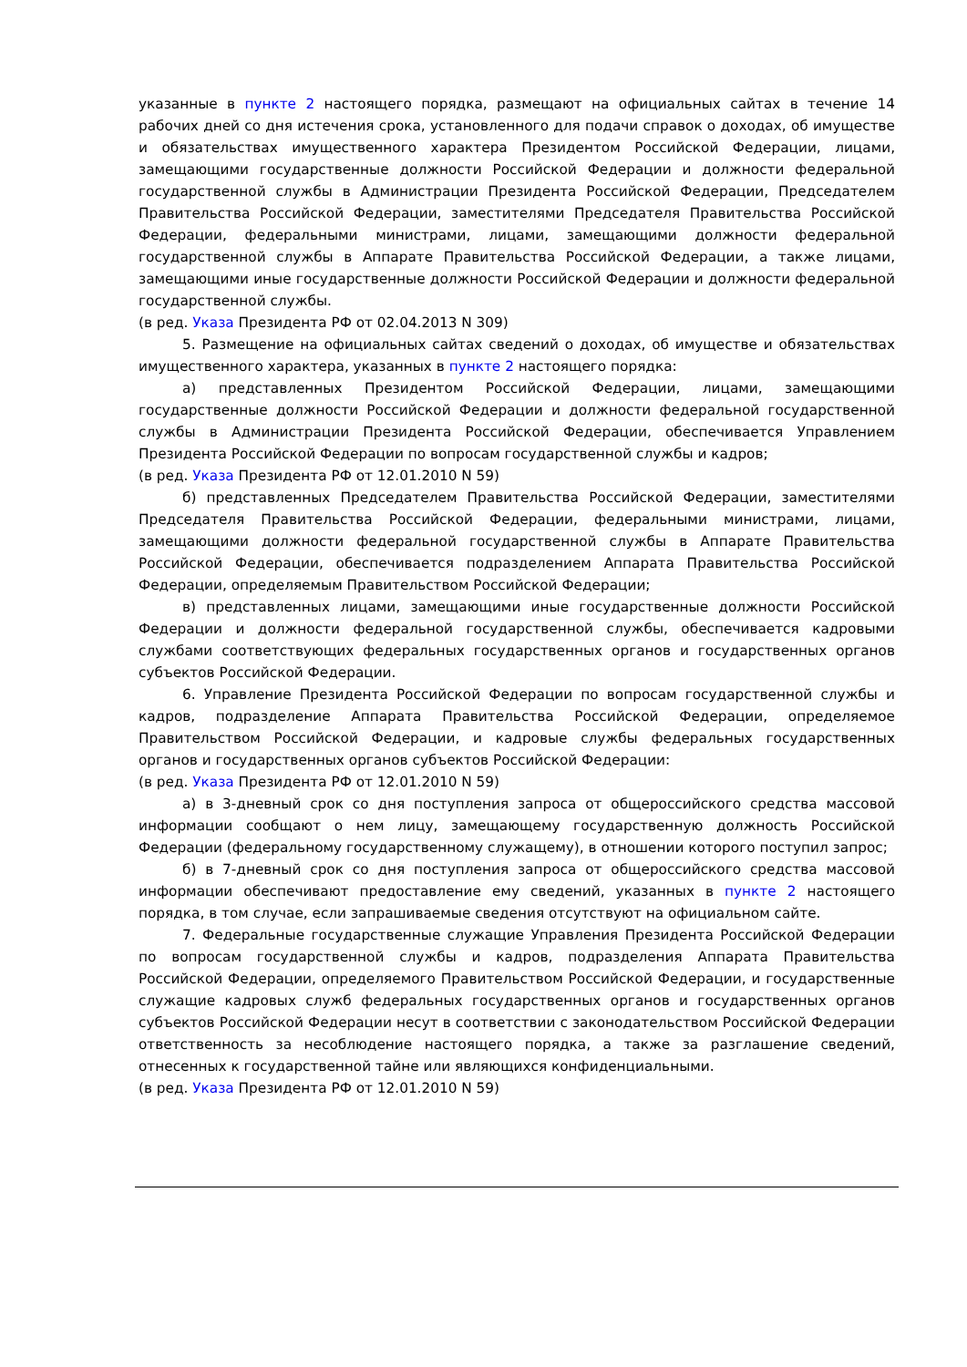указанные в пункте 2 настоящего порядка, размещают на официальных сайтах в течение 14 рабочих дней со дня истечения срока, установленного для подачи справок о доходах, об имуществе и обязательствах имущественного характера Президентом Российской Федерации, лицами, замещающими государственные должности Российской Федерации и должности федеральной государственной службы в Администрации Президента Российской Федерации, Председателем Правительства Российской Федерации, заместителями Председателя Правительства Российской Федерации, федеральными министрами, лицами, замещающими должности федеральной государственной службы в Аппарате Правительства Российской Федерации, а также лицами, замещающими иные государственные должности Российской Федерации и должности федеральной государственной службы.
(в ред. Указа Президента РФ от 02.04.2013 N 309)
5. Размещение на официальных сайтах сведений о доходах, об имуществе и обязательствах имущественного характера, указанных в пункте 2 настоящего порядка:
а) представленных Президентом Российской Федерации, лицами, замещающими государственные должности Российской Федерации и должности федеральной государственной службы в Администрации Президента Российской Федерации, обеспечивается Управлением Президента Российской Федерации по вопросам государственной службы и кадров;
(в ред. Указа Президента РФ от 12.01.2010 N 59)
б) представленных Председателем Правительства Российской Федерации, заместителями Председателя Правительства Российской Федерации, федеральными министрами, лицами, замещающими должности федеральной государственной службы в Аппарате Правительства Российской Федерации, обеспечивается подразделением Аппарата Правительства Российской Федерации, определяемым Правительством Российской Федерации;
в) представленных лицами, замещающими иные государственные должности Российской Федерации и должности федеральной государственной службы, обеспечивается кадровыми службами соответствующих федеральных государственных органов и государственных органов субъектов Российской Федерации.
6. Управление Президента Российской Федерации по вопросам государственной службы и кадров, подразделение Аппарата Правительства Российской Федерации, определяемое Правительством Российской Федерации, и кадровые службы федеральных государственных органов и государственных органов субъектов Российской Федерации:
(в ред. Указа Президента РФ от 12.01.2010 N 59)
а) в 3-дневный срок со дня поступления запроса от общероссийского средства массовой информации сообщают о нем лицу, замещающему государственную должность Российской Федерации (федеральному государственному служащему), в отношении которого поступил запрос;
б) в 7-дневный срок со дня поступления запроса от общероссийского средства массовой информации обеспечивают предоставление ему сведений, указанных в пункте 2 настоящего порядка, в том случае, если запрашиваемые сведения отсутствуют на официальном сайте.
7. Федеральные государственные служащие Управления Президента Российской Федерации по вопросам государственной службы и кадров, подразделения Аппарата Правительства Российской Федерации, определяемого Правительством Российской Федерации, и государственные служащие кадровых служб федеральных государственных органов и государственных органов субъектов Российской Федерации несут в соответствии с законодательством Российской Федерации ответственность за несоблюдение настоящего порядка, а также за разглашение сведений, отнесенных к государственной тайне или являющихся конфиденциальными.
(в ред. Указа Президента РФ от 12.01.2010 N 59)